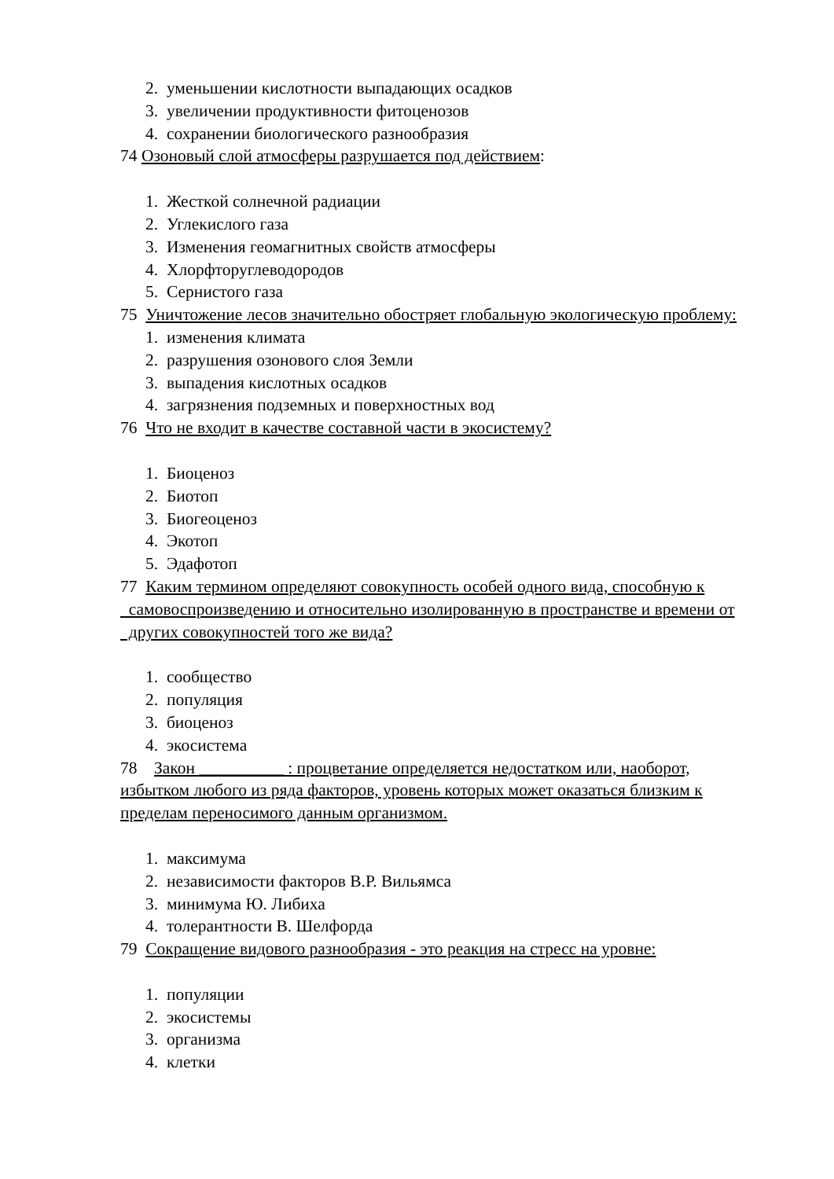2. уменьшении кислотности выпадающих осадков
3. увеличении продуктивности фитоценозов
4. сохранении биологического разнообразия
74 Озоновый слой атмосферы разрушается под действием:
1. Жесткой солнечной радиации
2. Углекислого газа
3. Изменения геомагнитных свойств атмосферы
4. Хлорфторуглеводородов
5. Сернистого газа
75 Уничтожение лесов значительно обостряет глобальную экологическую проблему:
1. изменения климата
2. разрушения озонового слоя Земли
3. выпадения кислотных осадков
4. загрязнения подземных и поверхностных вод
76 Что не входит в качестве составной части в экосистему?
1. Биоценоз
2. Биотоп
3. Биогеоценоз
4. Экотоп
5. Эдафотоп
77 Каким термином определяют совокупность особей одного вида, способную к самовоспроизведению и относительно изолированную в пространстве и времени от других совокупностей того же вида?
1. сообщество
2. популяция
3. биоценоз
4. экосистема
78 Закон __________ : процветание определяется недостатком или, наоборот, избытком любого из ряда факторов, уровень которых может оказаться близким к пределам переносимого данным организмом.
1. максимума
2. независимости факторов В.Р. Вильямса
3. минимума Ю. Либиха
4. толерантности В. Шелфорда
79 Сокращение видового разнообразия - это реакция на стресс на уровне:
1. популяции
2. экосистемы
3. организма
4. клетки